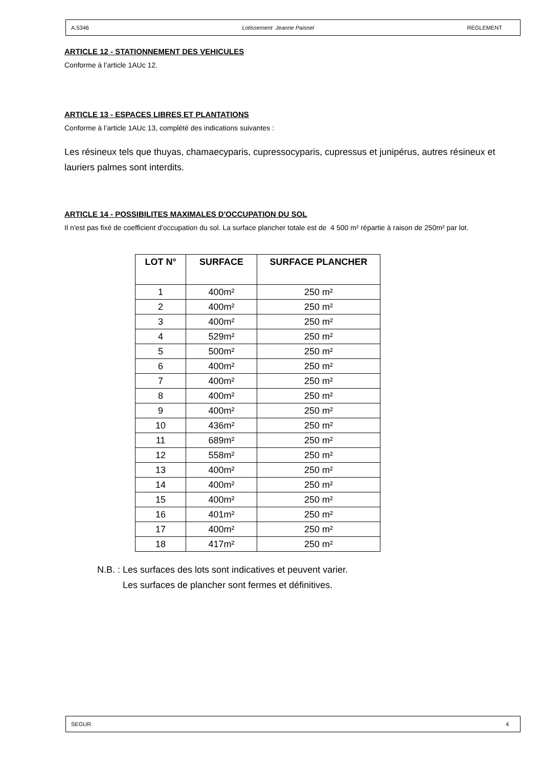A.5346 Lotissement Jeanne Paisnel REGLEMENT
ARTICLE 12 - STATIONNEMENT DES VEHICULES
Conforme à l’article 1AUc 12.
ARTICLE 13 - ESPACES LIBRES ET PLANTATIONS
Conforme à l’article 1AUc 13, complété des indications suivantes :
Les résineux tels que thuyas, chamaecyparis, cupressocyparis, cupressus et junipérus, autres résineux et lauriers palmes sont interdits.
ARTICLE 14 - POSSIBILITES MAXIMALES D'OCCUPATION DU SOL
Il n'est pas fixé de coefficient d'occupation du sol. La surface plancher totale est de 4 500 m² répartie à raison de 250m² par lot.
| LOT N° | SURFACE | SURFACE PLANCHER |
| --- | --- | --- |
| 1 | 400m² | 250 m² |
| 2 | 400m² | 250 m² |
| 3 | 400m² | 250 m² |
| 4 | 529m² | 250 m² |
| 5 | 500m² | 250 m² |
| 6 | 400m² | 250 m² |
| 7 | 400m² | 250 m² |
| 8 | 400m² | 250 m² |
| 9 | 400m² | 250 m² |
| 10 | 436m² | 250 m² |
| 11 | 689m² | 250 m² |
| 12 | 558m² | 250 m² |
| 13 | 400m² | 250 m² |
| 14 | 400m² | 250 m² |
| 15 | 400m² | 250 m² |
| 16 | 401m² | 250 m² |
| 17 | 400m² | 250 m² |
| 18 | 417m² | 250 m² |
N.B. : Les surfaces des lots sont indicatives et peuvent varier.
Les surfaces de plancher sont fermes et définitives.
SEGUR 4